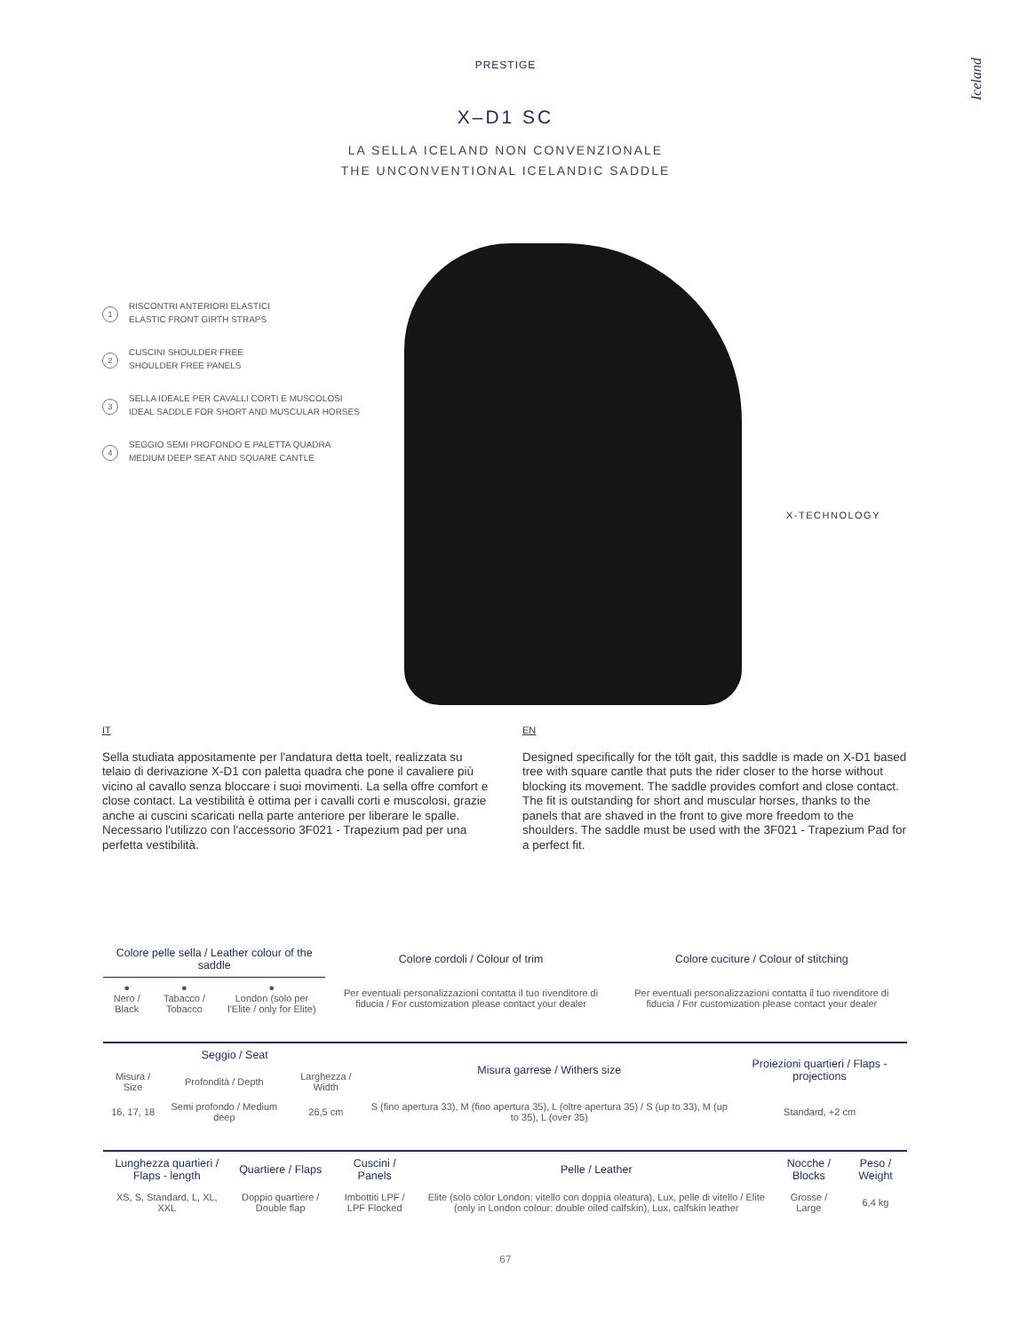Iceland
PRESTIGE
X–D1 SC
LA SELLA ICELAND NON CONVENZIONALE
THE UNCONVENTIONAL ICELANDIC SADDLE
1
RISCONTRI ANTERIORI ELASTICI
ELASTIC FRONT GIRTH STRAPS
2
CUSCINI SHOULDER FREE
SHOULDER FREE PANELS
3
SELLA IDEALE PER CAVALLI CORTI E MUSCOLOSI
IDEAL SADDLE FOR SHORT AND MUSCULAR HORSES
4
SEGGIO SEMI PROFONDO E PALETTA QUADRA
MEDIUM DEEP SEAT AND SQUARE CANTLE
X-TECHNOLOGY
IT
Sella studiata appositamente per l'andatura detta toelt, realizzata su telaio di derivazione X-D1 con paletta quadra che pone il cavaliere più vicino al cavallo senza bloccare i suoi movimenti. La sella offre comfort e close contact. La vestibilità è ottima per i cavalli corti e muscolosi, grazie anche ai cuscini scaricati nella parte anteriore per liberare le spalle. Necessario l'utilizzo con l'accessorio 3F021 - Trapezium pad per una perfetta vestibilità.
EN
Designed specifically for the tölt gait, this saddle is made on X-D1 based tree with square cantle that puts the rider closer to the horse without blocking its movement. The saddle provides comfort and close contact. The fit is outstanding for short and muscular horses, thanks to the panels that are shaved in the front to give more freedom to the shoulders. The saddle must be used with the 3F021 - Trapezium Pad for a perfect fit.
| Colore pelle sella / Leather colour of the saddle | | | Colore cordoli / Colour of trim | Colore cuciture / Colour of stitching |
| --- | --- | --- | --- | --- |
| ● Nero / Black | ● Tabacco / Tobacco | ● London (solo per l'Elite / only for Elite) | Per eventuali personalizzazioni contatta il tuo rivenditore di fiducia / For customization please contact your dealer | Per eventuali personalizzazioni contatta il tuo rivenditore di fiducia / For customization please contact your dealer |
| Seggio / Seat | | | Misura garrese / Withers size | Proiezioni quartieri / Flaps - projections |
| --- | --- | --- | --- | --- |
| Misura / Size | Profondità / Depth | Larghezza / Width | | |
| 16, 17, 18 | Semi profondo / Medium deep | 26,5 cm | S (fino apertura 33), M (fino apertura 35), L (oltre apertura 35) / S (up to 33), M (up to 35), L (over 35) | Standard, +2 cm |
| Lunghezza quartieri / Flaps - length | Quartiere / Flaps | Cuscini / Panels | Pelle / Leather | Nocche / Blocks | Peso / Weight |
| --- | --- | --- | --- | --- | --- |
| XS, S, Standard, L, XL, XXL | Doppio quartiere / Double flap | Imbottiti LPF / LPF Flocked | Elite (solo color London: vitello con doppia oleatura), Lux, pelle di vitello / Elite (only in London colour: double oiled calfskin), Lux, calfskin leather | Grosse / Large | 6,4 kg |
67